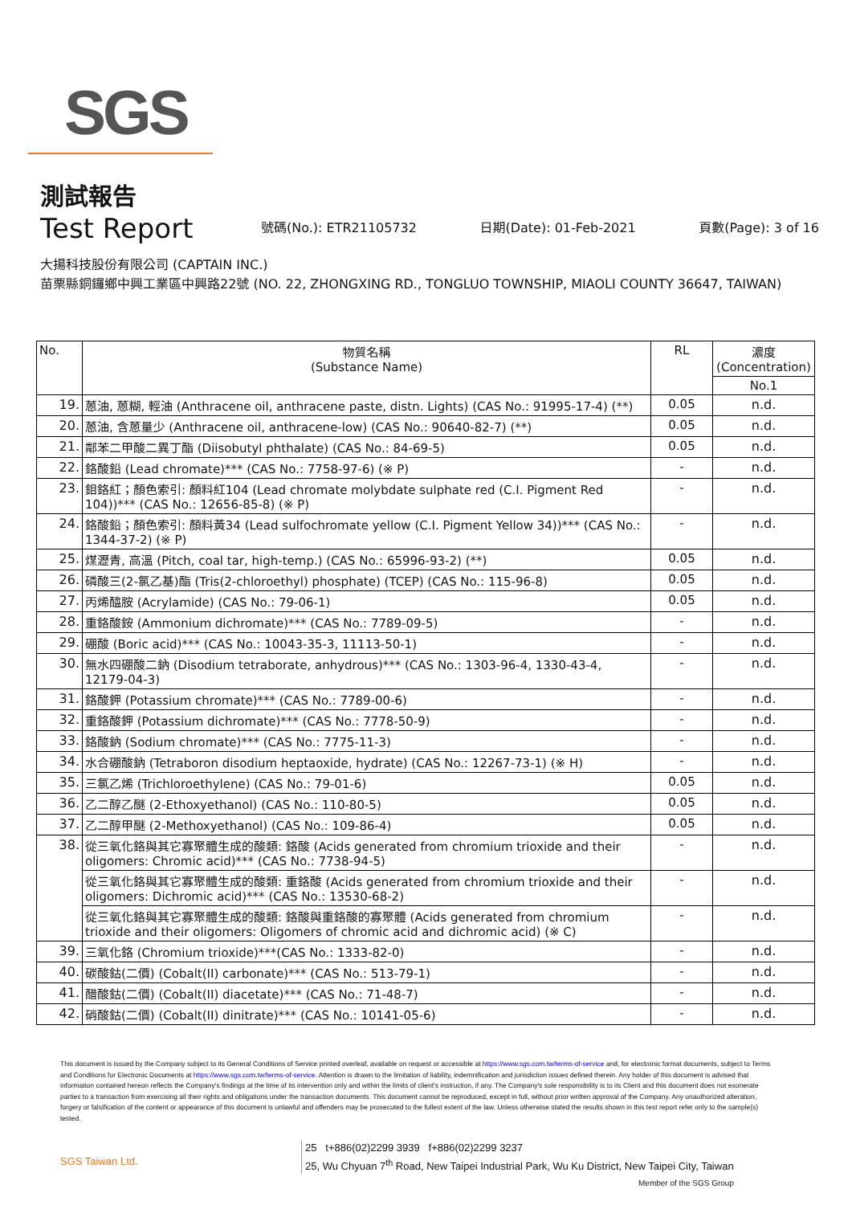SGS
測試報告
Test Report
號碼(No.): ETR21105732 日期(Date): 01-Feb-2021 頁數(Page): 3 of 16
大揚科技股份有限公司 (CAPTAIN INC.)
苗栗縣銅鑼鄉中興工業區中興路22號 (NO. 22, ZHONGXING RD., TONGLUO TOWNSHIP, MIAOLI COUNTY 36647, TAIWAN)
| No. | 物質名稱 (Substance Name) | RL | 濃度 (Concentration) |
| --- | --- | --- | --- |
| | | | No.1 |
| 19. | 蒽油, 蒽糊, 輕油 (Anthracene oil, anthracene paste, distn. Lights) (CAS No.: 91995-17-4) (**) | 0.05 | n.d. |
| 20. | 蒽油, 含蒽量少 (Anthracene oil, anthracene-low) (CAS No.: 90640-82-7) (**) | 0.05 | n.d. |
| 21. | 鄰苯二甲酸二異丁酯 (Diisobutyl phthalate) (CAS No.: 84-69-5) | 0.05 | n.d. |
| 22. | 鉻酸鉛 (Lead chromate)*** (CAS No.: 7758-97-6) (※ P) | - | n.d. |
| 23. | 鉬鉻紅；顏色索引: 顏料紅104 (Lead chromate molybdate sulphate red (C.I. Pigment Red 104))*** (CAS No.: 12656-85-8) (※ P) | - | n.d. |
| 24. | 鉻酸鉛；顏色索引: 顏料黃34 (Lead sulfochromate yellow (C.I. Pigment Yellow 34))*** (CAS No.: 1344-37-2) (※ P) | - | n.d. |
| 25. | 煤瀝青, 高溫 (Pitch, coal tar, high-temp.) (CAS No.: 65996-93-2) (**) | 0.05 | n.d. |
| 26. | 磷酸三(2-氯乙基)酯 (Tris(2-chloroethyl) phosphate) (TCEP) (CAS No.: 115-96-8) | 0.05 | n.d. |
| 27. | 丙烯醯胺 (Acrylamide) (CAS No.: 79-06-1) | 0.05 | n.d. |
| 28. | 重鉻酸銨 (Ammonium dichromate)*** (CAS No.: 7789-09-5) | - | n.d. |
| 29. | 硼酸 (Boric acid)*** (CAS No.: 10043-35-3, 11113-50-1) | - | n.d. |
| 30. | 無水四硼酸二鈉 (Disodium tetraborate, anhydrous)*** (CAS No.: 1303-96-4, 1330-43-4, 12179-04-3) | - | n.d. |
| 31. | 鉻酸鉀 (Potassium chromate)*** (CAS No.: 7789-00-6) | - | n.d. |
| 32. | 重鉻酸鉀 (Potassium dichromate)*** (CAS No.: 7778-50-9) | - | n.d. |
| 33. | 鉻酸鈉 (Sodium chromate)*** (CAS No.: 7775-11-3) | - | n.d. |
| 34. | 水合硼酸鈉 (Tetraboron disodium heptaoxide, hydrate) (CAS No.: 12267-73-1) (※ H) | - | n.d. |
| 35. | 三氯乙烯 (Trichloroethylene) (CAS No.: 79-01-6) | 0.05 | n.d. |
| 36. | 乙二醇乙醚 (2-Ethoxyethanol) (CAS No.: 110-80-5) | 0.05 | n.d. |
| 37. | 乙二醇甲醚 (2-Methoxyethanol) (CAS No.: 109-86-4) | 0.05 | n.d. |
| 38. | 從三氧化鉻與其它寡聚體生成的酸類: 鉻酸 (Acids generated from chromium trioxide and their oligomers: Chromic acid)*** (CAS No.: 7738-94-5) | - | n.d. |
| | 從三氧化鉻與其它寡聚體生成的酸類: 重鉻酸 (Acids generated from chromium trioxide and their oligomers: Dichromic acid)*** (CAS No.: 13530-68-2) | - | n.d. |
| | 從三氧化鉻與其它寡聚體生成的酸類: 鉻酸與重鉻酸的寡聚體 (Acids generated from chromium trioxide and their oligomers: Oligomers of chromic acid and dichromic acid) (※ C) | - | n.d. |
| 39. | 三氧化鉻 (Chromium trioxide)***(CAS No.: 1333-82-0) | - | n.d. |
| 40. | 碳酸鈷(二價) (Cobalt(II) carbonate)*** (CAS No.: 513-79-1) | - | n.d. |
| 41. | 醋酸鈷(二價) (Cobalt(II) diacetate)*** (CAS No.: 71-48-7) | - | n.d. |
| 42. | 硝酸鈷(二價) (Cobalt(II) dinitrate)*** (CAS No.: 10141-05-6) | - | n.d. |
This document is issued by the Company subject to its General Conditions of Service printed overleaf, available on request or accessible at https://www.sgs.com.tw/terms-of-service and, for electronic format documents, subject to Terms and Conditions for Electronic Documents at https://www.sgs.com.tw/terms-of-service. Attention is drawn to the limitation of liability, indemnification and jurisdiction issues defined therein. Any holder of this document is advised that information contained hereon reflects the Company's findings at the time of its intervention only and within the limits of client's instruction, if any. The Company's sole responsibility is to its Client and this document does not exonerate parties to a transaction from exercising all their rights and obligations under the transaction documents. This document cannot be reproduced, except in full, without prior written approval of the Company. Any unauthorized alteration, forgery or falsification of the content or appearance of this document is unlawful and offenders may be prosecuted to the fullest extent of the law. Unless otherwise stated the results shown in this test report refer only to the sample(s) tested.
SGS Taiwan Ltd.
25 t+886(02)2299 3939 f+886(02)2299 3237
25, Wu Chyuan 7<sup>th</sup> Road, New Taipei Industrial Park, Wu Ku District, New Taipei City, Taiwan
Member of the SGS Group